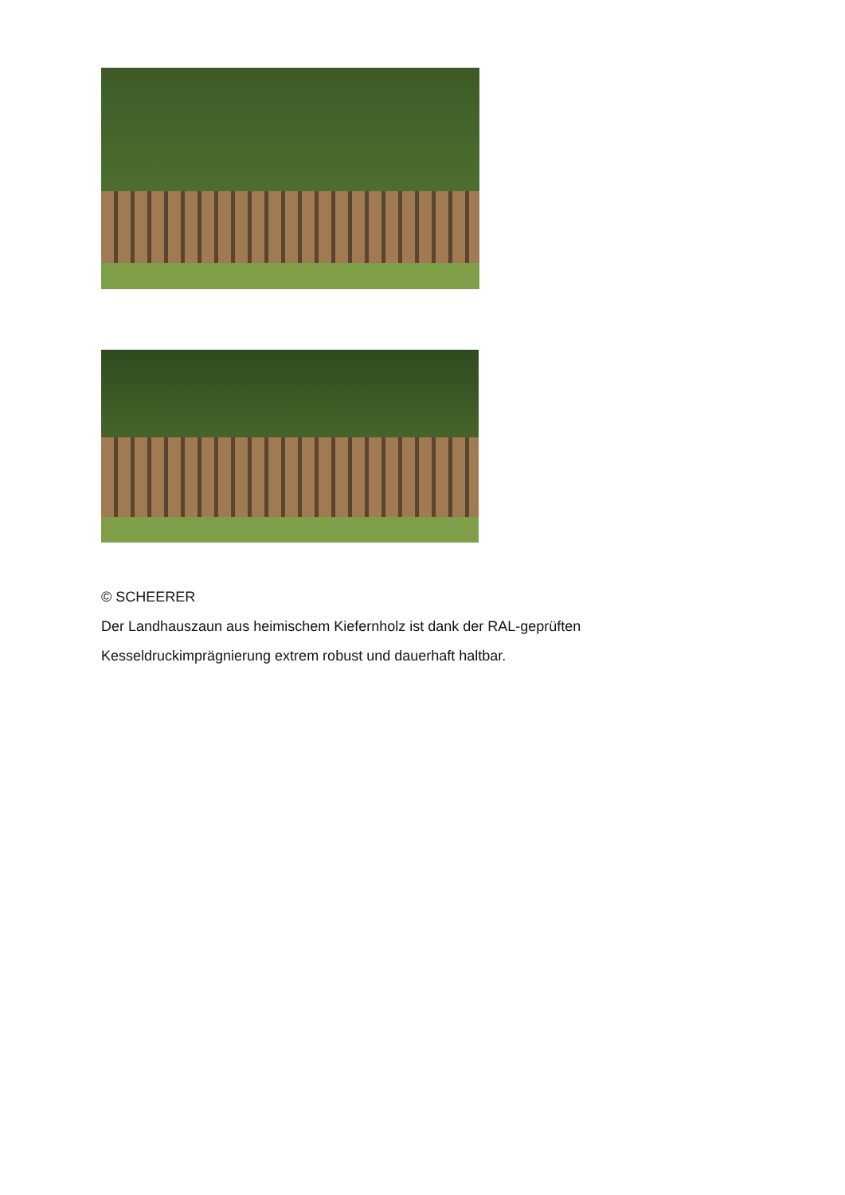© SCHEERER
Der Landhauszaun aus heimischem Kiefernholz ist dank der RAL-geprüften Kesseldruckimprägnierung extrem robust und dauerhaft haltbar.